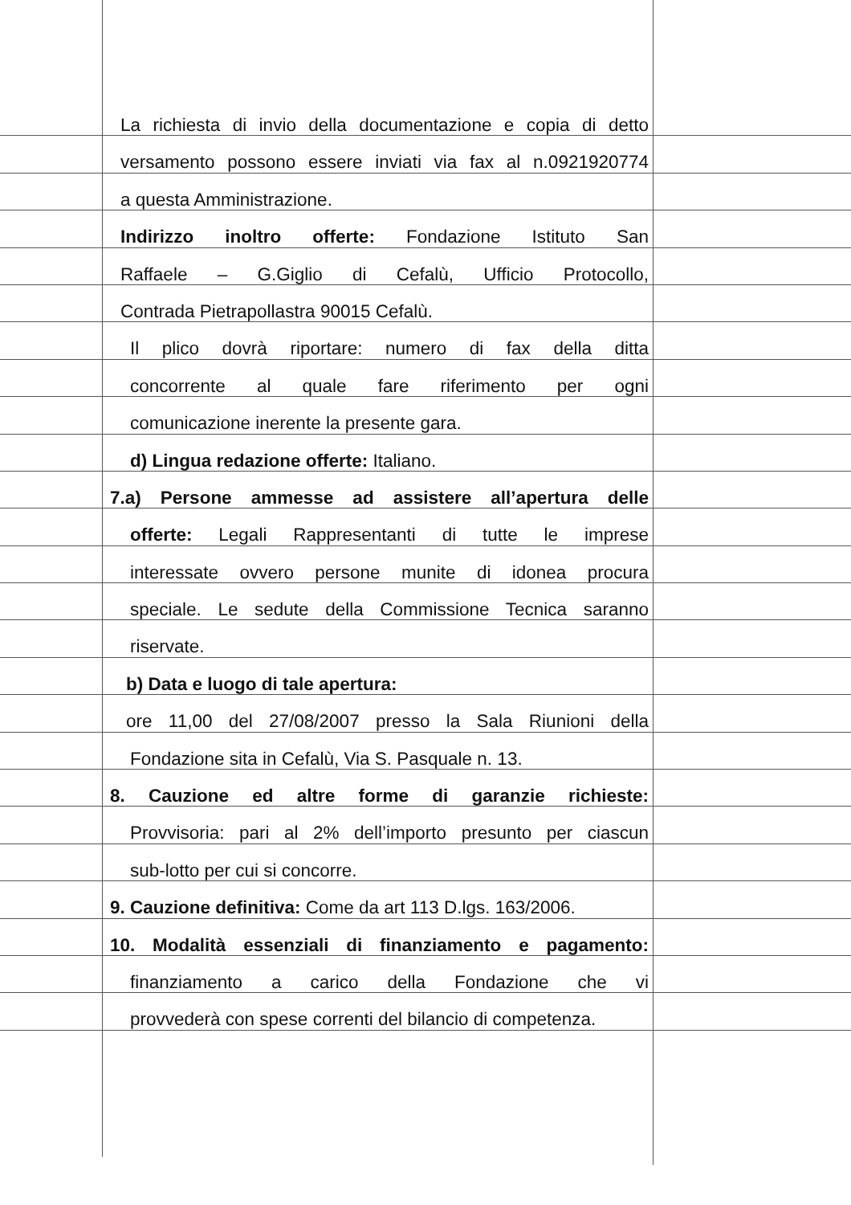La richiesta di invio della documentazione e copia di detto
versamento possono essere inviati via fax al n.0921920774
a questa Amministrazione.
Indirizzo inoltro offerte: Fondazione Istituto San
Raffaele – G.Giglio di Cefalù, Ufficio Protocollo,
Contrada Pietrapollastra 90015 Cefalù.
Il plico dovrà riportare: numero di fax della ditta
concorrente al quale fare riferimento per ogni
comunicazione inerente la presente gara.
d) Lingua redazione offerte: Italiano.
7.a) Persone ammesse ad assistere all’apertura delle
offerte: Legali Rappresentanti di tutte le imprese
interessate ovvero persone munite di idonea procura
speciale. Le sedute della Commissione Tecnica saranno
riservate.
b) Data e luogo di tale apertura:
ore 11,00 del 27/08/2007 presso la Sala Riunioni della
Fondazione sita in Cefalù, Via S. Pasquale n. 13.
8. Cauzione ed altre forme di garanzie richieste:
Provvisoria: pari al 2% dell’importo presunto per ciascun
sub-lotto per cui si concorre.
9. Cauzione definitiva: Come da art 113 D.lgs. 163/2006.
10. Modalità essenziali di finanziamento e pagamento:
finanziamento a carico della Fondazione che vi
provvederà con spese correnti del bilancio di competenza.